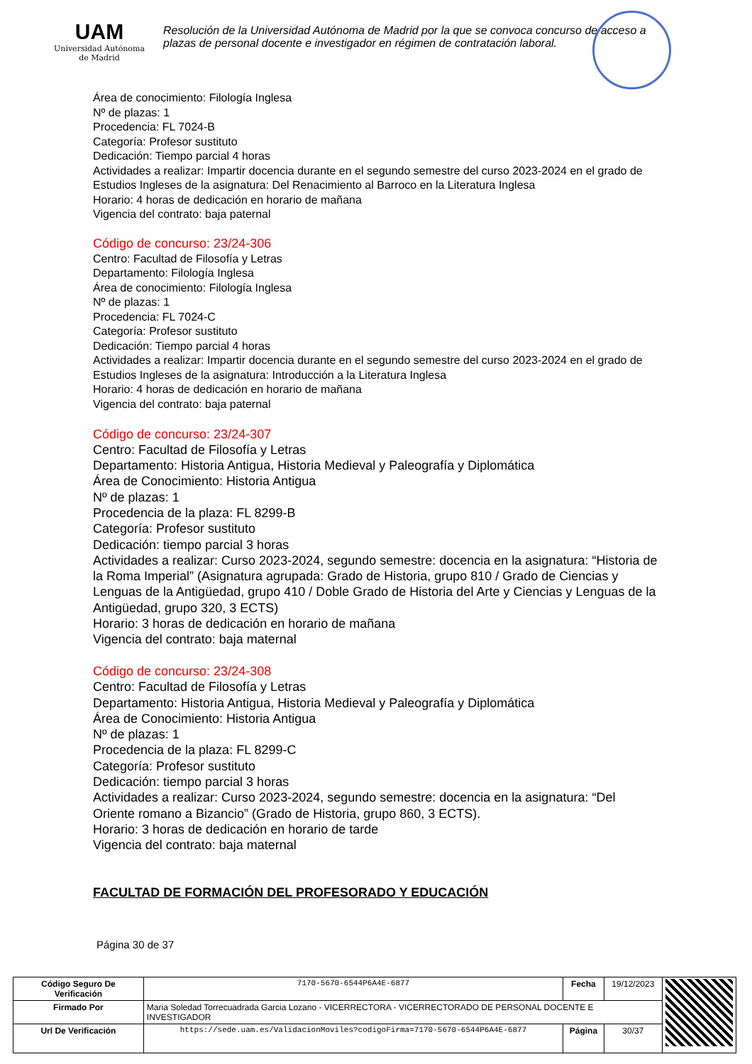UAM
Universidad Autónoma
de Madrid
Resolución de la Universidad Autónoma de Madrid por la que se convoca concurso de acceso a plazas de personal docente e investigador en régimen de contratación laboral.
Área de conocimiento: Filología Inglesa
Nº de plazas: 1
Procedencia: FL 7024-B
Categoría: Profesor sustituto
Dedicación: Tiempo parcial 4 horas
Actividades a realizar: Impartir docencia durante en el segundo semestre del curso 2023-2024 en el grado de Estudios Ingleses de la asignatura: Del Renacimiento al Barroco en la Literatura Inglesa
Horario: 4 horas de dedicación en horario de mañana
Vigencia del contrato: baja paternal
Código de concurso: 23/24-306
Centro: Facultad de Filosofía y Letras
Departamento: Filología Inglesa
Área de conocimiento: Filología Inglesa
Nº de plazas: 1
Procedencia: FL 7024-C
Categoría: Profesor sustituto
Dedicación: Tiempo parcial 4 horas
Actividades a realizar: Impartir docencia durante en el segundo semestre del curso 2023-2024 en el grado de Estudios Ingleses de la asignatura: Introducción a la Literatura Inglesa
Horario: 4 horas de dedicación en horario de mañana
Vigencia del contrato: baja paternal
Código de concurso: 23/24-307
Centro: Facultad de Filosofía y Letras
Departamento: Historia Antigua, Historia Medieval y Paleografía y Diplomática
Área de Conocimiento: Historia Antigua
Nº de plazas: 1
Procedencia de la plaza: FL 8299-B
Categoría: Profesor sustituto
Dedicación: tiempo parcial 3 horas
Actividades a realizar: Curso 2023-2024, segundo semestre: docencia en la asignatura: “Historia de la Roma Imperial” (Asignatura agrupada: Grado de Historia, grupo 810 / Grado de Ciencias y Lenguas de la Antigüedad, grupo 410 / Doble Grado de Historia del Arte y Ciencias y Lenguas de la Antigüedad, grupo 320, 3 ECTS)
Horario: 3 horas de dedicación en horario de mañana
Vigencia del contrato: baja maternal
Código de concurso: 23/24-308
Centro: Facultad de Filosofía y Letras
Departamento: Historia Antigua, Historia Medieval y Paleografía y Diplomática
Área de Conocimiento: Historia Antigua
Nº de plazas: 1
Procedencia de la plaza: FL 8299-C
Categoría: Profesor sustituto
Dedicación: tiempo parcial 3 horas
Actividades a realizar: Curso 2023-2024, segundo semestre: docencia en la asignatura: “Del Oriente romano a Bizancio” (Grado de Historia, grupo 860, 3 ECTS).
Horario: 3 horas de dedicación en horario de tarde
Vigencia del contrato: baja maternal
FACULTAD DE FORMACIÓN DEL PROFESORADO Y EDUCACIÓN
Página 30 de 37
| Código Seguro De Verificación | 7170-5670-6544P6A4E-6877 | Fecha | 19/12/2023 | |
| Firmado Por | Maria Soledad Torrecuadrada Garcia Lozano - VICERRECTORA - VICERRECTORADO DE PERSONAL DOCENTE E INVESTIGADOR | | | |
| Url De Verificación | https://sede.uam.es/ValidacionMoviles?codigoFirma=7170-5670-6544P6A4E-6877 | Página | 30/37 | |